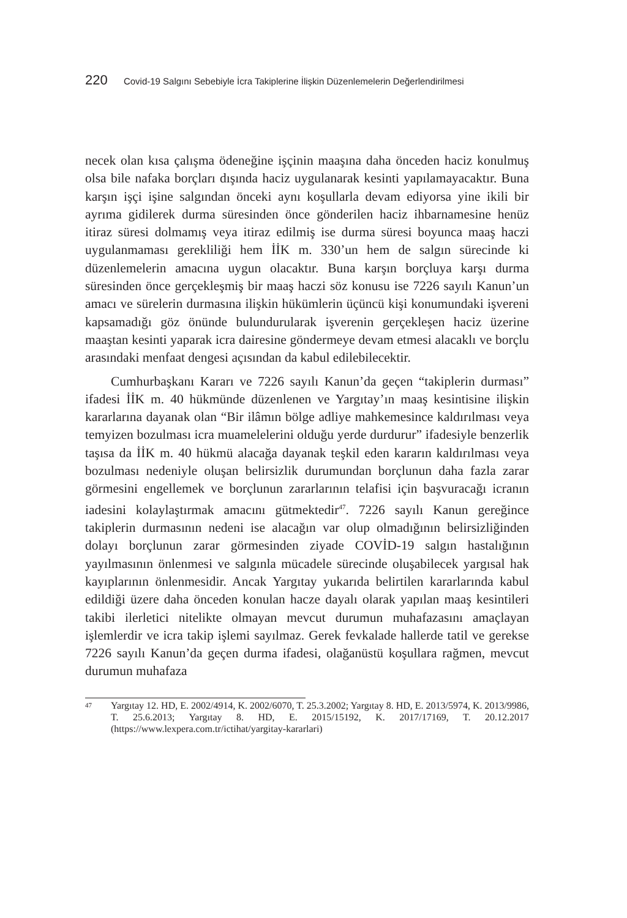220 Covid-19 Salgını Sebebiyle İcra Takiplerine İlişkin Düzenlemelerin Değerlendirilmesi
necek olan kısa çalışma ödeneğine işçinin maaşına daha önceden haciz konulmuş olsa bile nafaka borçları dışında haciz uygulanarak kesinti yapılamayacaktır. Buna karşın işçi işine salgından önceki aynı koşullarla devam ediyorsa yine ikili bir ayrıma gidilerek durma süresinden önce gönderilen haciz ihbarnamesine henüz itiraz süresi dolmamış veya itiraz edilmiş ise durma süresi boyunca maaş haczi uygulanmaması gerekliliği hem İİK m. 330’un hem de salgın sürecinde ki düzenlemelerin amacına uygun olacaktır. Buna karşın borçluya karşı durma süresinden önce gerçekleşmiş bir maaş haczi söz konusu ise 7226 sayılı Kanun’un amacı ve sürelerin durmasına ilişkin hükümlerin üçüncü kişi konumundaki işvereni kapsamadığı göz önünde bulundurularak işverenin gerçekleşen haciz üzerine maaştan kesinti yaparak icra dairesine göndermeye devam etmesi alacaklı ve borçlu arasındaki menfaat dengesi açısından da kabul edilebilecektir.
Cumhurbaşkanı Kararı ve 7226 sayılı Kanun’da geçen “takiplerin durması” ifadesi İİK m. 40 hükmünde düzenlenen ve Yargıtay’ın maaş kesintisine ilişkin kararlarına dayanak olan “Bir ilâmın bölge adliye mahkemesince kaldırılması veya temyizen bozulması icra muamelelerini olduğu yerde durdurur” ifadesiyle benzerlik taşısa da İİK m. 40 hükmü alacağa dayanak teşkil eden kararın kaldırılması veya bozulması nedeniyle oluşan belirsizlik durumundan borçlunun daha fazla zarar görmesini engellemek ve borçlunun zararlarının telafisi için başvuracağı icranın iadesini kolaylaştırmak amacını gütmektedir<sup>47</sup>. 7226 sayılı Kanun gereğince takiplerin durmasının nedeni ise alacağın var olup olmadığının belirsizliğinden dolayı borçlunun zarar görmesinden ziyade COVİD-19 salgın hastalığının yayılmasının önlenmesi ve salgınla mücadele sürecinde oluşabilecek yargısal hak kayıplarının önlenmesidir. Ancak Yargıtay yukarıda belirtilen kararlarında kabul edildiği üzere daha önceden konulan hacze dayalı olarak yapılan maaş kesintileri takibi ilerletici nitelikte olmayan mevcut durumun muhafazasını amaçlayan işlemlerdir ve icra takip işlemi sayılmaz. Gerek fevkalade hallerde tatil ve gerekse 7226 sayılı Kanun’da geçen durma ifadesi, olağanüstü koşullara rağmen, mevcut durumun muhafaza
<sup>47</sup> Yargıtay 12. HD, E. 2002/4914, K. 2002/6070, T. 25.3.2002; Yargıtay 8. HD, E. 2013/5974, K. 2013/9986, T. 25.6.2013; Yargıtay 8. HD, E. 2015/15192, K. 2017/17169, T. 20.12.2017 (https://www.lexpera.com.tr/ictihat/yargitay-kararlari)